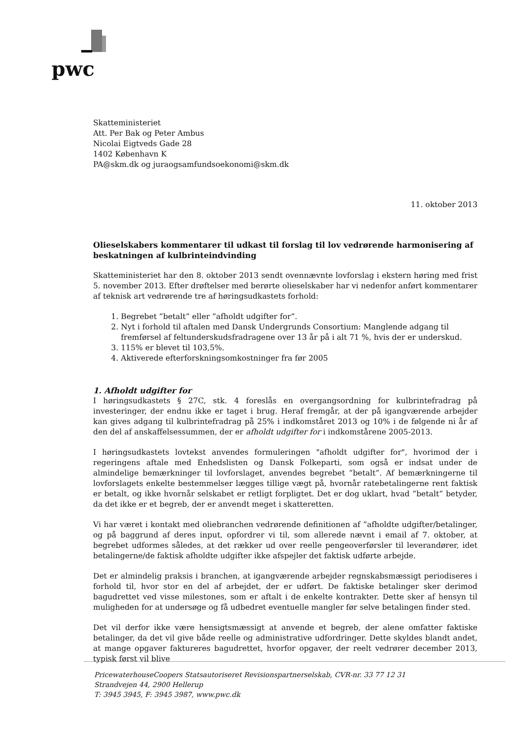pwc
Skatteministeriet
Att. Per Bak og Peter Ambus
Nicolai Eigtveds Gade 28
1402 København K
PA@skm.dk og juraogsamfundsoekonomi@skm.dk
11. oktober 2013
Olieselskabers kommentarer til udkast til forslag til lov vedrørende harmonisering af beskatningen af kulbrinteindvinding
Skatteministeriet har den 8. oktober 2013 sendt ovennævnte lovforslag i ekstern høring med frist 5. november 2013. Efter drøftelser med berørte olieselskaber har vi nedenfor anført kommentarer af teknisk art vedrørende tre af høringsudkastets forhold:
1. Begrebet ”betalt” eller ”afholdt udgifter for”.
2. Nyt i forhold til aftalen med Dansk Undergrunds Consortium: Manglende adgang til fremførsel af feltunderskudsfradragene over 13 år på i alt 71 %, hvis der er underskud.
3. 115% er blevet til 103,5%.
4. Aktiverede efterforskningsomkostninger fra før 2005
1. Afholdt udgifter for
I høringsudkastets § 27C, stk. 4 foreslås en overgangsordning for kulbrintefradrag på investeringer, der endnu ikke er taget i brug. Heraf fremgår, at der på igangværende arbejder kan gives adgang til kulbrintefradrag på 25% i indkomståret 2013 og 10% i de følgende ni år af den del af anskaffelsessummen, der er afholdt udgifter for i indkomstårene 2005-2013.
I høringsudkastets lovtekst anvendes formuleringen "afholdt udgifter for", hvorimod der i regeringens aftale med Enhedslisten og Dansk Folkeparti, som også er indsat under de almindelige bemærkninger til lovforslaget, anvendes begrebet ”betalt”. Af bemærkningerne til lovforslagets enkelte bestemmelser lægges tillige vægt på, hvornår ratebetalingerne rent faktisk er betalt, og ikke hvornår selskabet er retligt forpligtet. Det er dog uklart, hvad ”betalt” betyder, da det ikke er et begreb, der er anvendt meget i skatteretten.
Vi har været i kontakt med oliebranchen vedrørende definitionen af ”afholdte udgifter/betalinger, og på baggrund af deres input, opfordrer vi til, som allerede nævnt i email af 7. oktober, at begrebet udformes således, at det rækker ud over reelle pengeoverførsler til leverandører, idet betalingerne/de faktisk afholdte udgifter ikke afspejler det faktisk udførte arbejde.
Det er almindelig praksis i branchen, at igangværende arbejder regnskabsmæssigt periodiseres i forhold til, hvor stor en del af arbejdet, der er udført. De faktiske betalinger sker derimod bagudrettet ved visse milestones, som er aftalt i de enkelte kontrakter. Dette sker af hensyn til muligheden for at undersøge og få udbedret eventuelle mangler før selve betalingen finder sted.
Det vil derfor ikke være hensigtsmæssigt at anvende et begreb, der alene omfatter faktiske betalinger, da det vil give både reelle og administrative udfordringer. Dette skyldes blandt andet, at mange opgaver faktureres bagudrettet, hvorfor opgaver, der reelt vedrører december 2013, typisk først vil blive
PricewaterhouseCoopers Statsautoriseret Revisionspartnerselskab, CVR-nr. 33 77 12 31
Strandvejen 44, 2900 Hellerup
T: 3945 3945, F: 3945 3987, www.pwc.dk